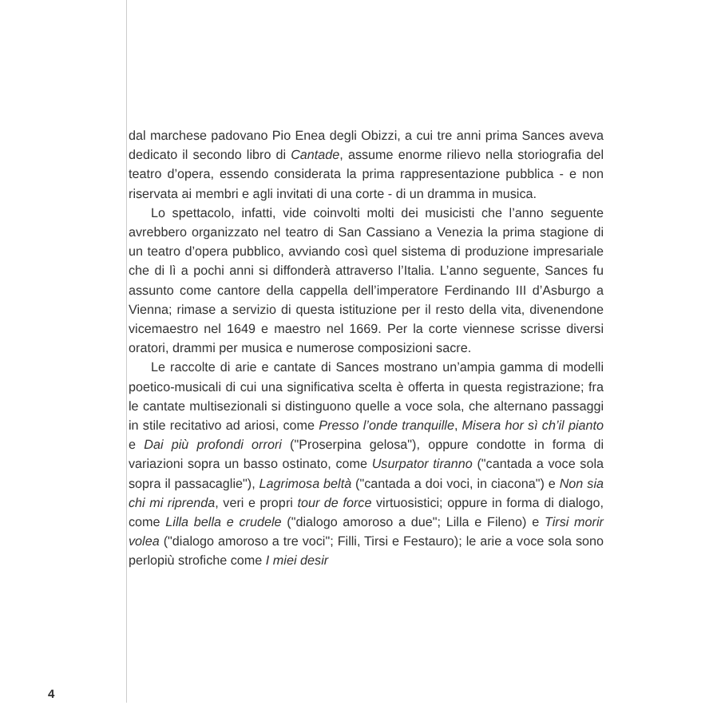dal marchese padovano Pio Enea degli Obizzi, a cui tre anni prima Sances aveva dedicato il secondo libro di Cantade, assume enorme rilievo nella storiografia del teatro d’opera, essendo considerata la prima rappresentazione pubblica - e non riservata ai membri e agli invitati di una corte - di un dramma in musica.
Lo spettacolo, infatti, vide coinvolti molti dei musicisti che l’anno seguente avrebbero organizzato nel teatro di San Cassiano a Venezia la prima stagione di un teatro d’opera pubblico, avviando così quel sistema di produzione impresariale che di lì a pochi anni si diffonderà attraverso l’Italia. L’anno seguente, Sances fu assunto come cantore della cappella dell’imperatore Ferdinando III d’Asburgo a Vienna; rimase a servizio di questa istituzione per il resto della vita, divenendone vicemaestro nel 1649 e maestro nel 1669. Per la corte viennese scrisse diversi oratori, drammi per musica e numerose composizioni sacre.
Le raccolte di arie e cantate di Sances mostrano un’ampia gamma di modelli poetico-musicali di cui una significativa scelta è offerta in questa registrazione; fra le cantate multisezionali si distinguono quelle a voce sola, che alternano passaggi in stile recitativo ad ariosi, come Presso l’onde tranquille, Misera hor sì ch’il pianto e Dai più profondi orrori ("Proserpina gelosa"), oppure condotte in forma di variazioni sopra un basso ostinato, come Usurpator tiranno ("cantada a voce sola sopra il passacaglie"), Lagrimosa beltà ("cantada a doi voci, in ciacona") e Non sia chi mi riprenda, veri e propri tour de force virtuosistici; oppure in forma di dialogo, come Lilla bella e crudele ("dialogo amoroso a due"; Lilla e Fileno) e Tirsi morir volea ("dialogo amoroso a tre voci"; Filli, Tirsi e Festauro); le arie a voce sola sono perlopiù strofiche come I miei desir
4